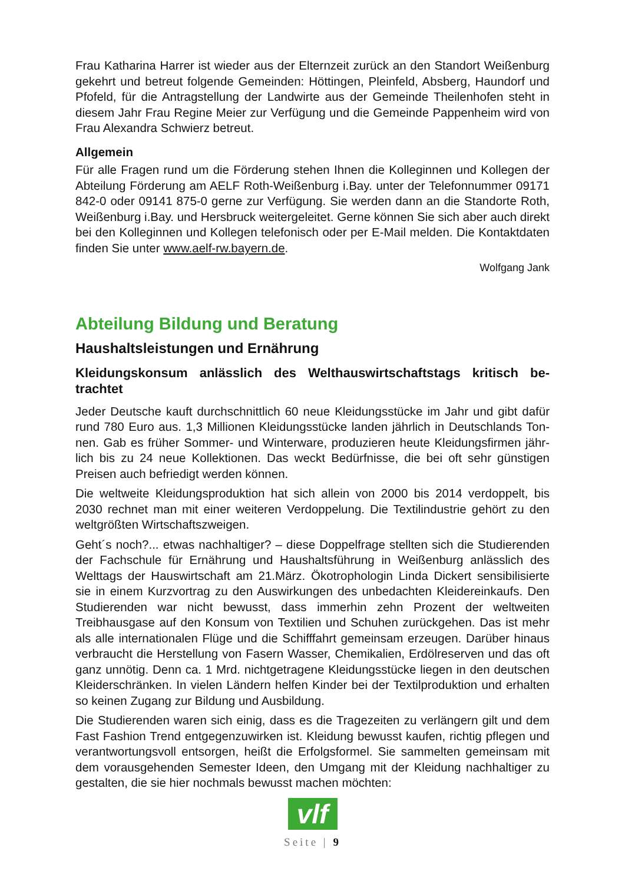Frau Katharina Harrer ist wieder aus der Elternzeit zurück an den Standort Weißen­burg gekehrt und betreut folgende Gemeinden: Höttingen, Pleinfeld, Absberg, Haun­dorf und Pfofeld, für die Antragstellung der Landwirte aus der Gemeinde Theilenhofen steht in diesem Jahr Frau Regine Meier zur Verfügung und die Gemeinde Pappenheim wird von Frau Alexandra Schwierz betreut.
Allgemein
Für alle Fragen rund um die Förderung stehen Ihnen die Kolleginnen und Kollegen der Abteilung Förderung am AELF Roth-Weißenburg i.Bay. unter der Telefonnummer 09171 842-0 oder 09141 875-0 gerne zur Verfügung. Sie werden dann an die Stand­orte Roth, Weißenburg i.Bay. und Hersbruck weitergeleitet. Gerne können Sie sich aber auch direkt bei den Kolleginnen und Kollegen telefonisch oder per E-Mail melden. Die Kontaktdaten finden Sie unter www.aelf-rw.bayern.de.
Wolfgang Jank
Abteilung Bildung und Beratung
Haushaltsleistungen und Ernährung
Kleidungskonsum anlässlich des Welthauswirtschaftstags kritisch be­trachtet
Jeder Deutsche kauft durchschnittlich 60 neue Kleidungsstücke im Jahr und gibt dafür rund 780 Euro aus. 1,3 Millionen Kleidungsstücke landen jährlich in Deutschlands Ton­nen. Gab es früher Sommer- und Winterware, produzieren heute Kleidungsfirmen jähr­lich bis zu 24 neue Kollektionen. Das weckt Bedürfnisse, die bei oft sehr günstigen Preisen auch befriedigt werden können.
Die weltweite Kleidungsproduktion hat sich allein von 2000 bis 2014 verdoppelt, bis 2030 rechnet man mit einer weiteren Verdoppelung. Die Textilindustrie gehört zu den weltgrößten Wirtschaftszweigen.
Geht´s noch?... etwas nachhaltiger? – diese Doppelfrage stellten sich die Studieren­den der Fachschule für Ernährung und Haushaltsführung in Weißenburg anlässlich des Welttags der Hauswirtschaft am 21.März. Ökotrophologin Linda Dickert sensibili­sierte sie in einem Kurzvortrag zu den Auswirkungen des unbedachten Kleiderein­kaufs. Den Studierenden war nicht bewusst, dass immerhin zehn Prozent der weltwei­ten Treibhausgase auf den Konsum von Textilien und Schuhen zurückgehen. Das ist mehr als alle internationalen Flüge und die Schifffahrt gemeinsam erzeugen. Darüber hinaus verbraucht die Herstellung von Fasern Wasser, Chemikalien, Erdölreserven und das oft ganz unnötig. Denn ca. 1 Mrd. nichtgetragene Kleidungsstücke liegen in den deutschen Kleiderschränken. In vielen Ländern helfen Kinder bei der Textilpro­duktion und erhalten so keinen Zugang zur Bildung und Ausbildung.
Die Studierenden waren sich einig, dass es die Tragezeiten zu verlängern gilt und dem Fast Fashion Trend entgegenzuwirken ist. Kleidung bewusst kaufen, richtig pflegen und verantwortungsvoll entsorgen, heißt die Erfolgsformel. Sie sammelten gemeinsam mit dem vorausgehenden Semester Ideen, den Umgang mit der Kleidung nachhaltiger zu gestalten, die sie hier nochmals bewusst machen möchten:
vlf
Seite | 9